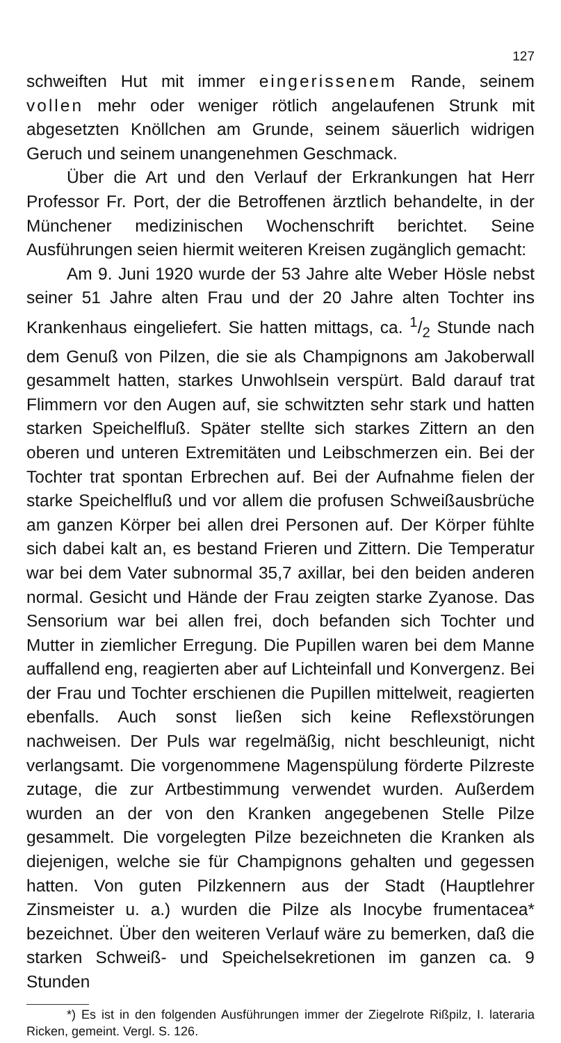127
schweiften Hut mit immer eingerissenem Rande, seinem vollen mehr oder weniger rötlich angelaufenen Strunk mit abgesetzten Knöllchen am Grunde, seinem säuerlich widrigen Geruch und seinem unangenehmen Geschmack.
Über die Art und den Verlauf der Erkrankungen hat Herr Professor Fr. Port, der die Betroffenen ärztlich behandelte, in der Münchener medizinischen Wochenschrift berichtet. Seine Ausführungen seien hiermit weiteren Kreisen zugänglich gemacht:
Am 9. Juni 1920 wurde der 53 Jahre alte Weber Hösle nebst seiner 51 Jahre alten Frau und der 20 Jahre alten Tochter ins Krankenhaus eingeliefert. Sie hatten mittags, ca. 1/2 Stunde nach dem Genuß von Pilzen, die sie als Champignons am Jakoberwall gesammelt hatten, starkes Unwohlsein verspürt. Bald darauf trat Flimmern vor den Augen auf, sie schwitzten sehr stark und hatten starken Speichelfluß. Später stellte sich starkes Zittern an den oberen und unteren Extremitäten und Leibschmerzen ein. Bei der Tochter trat spontan Erbrechen auf. Bei der Aufnahme fielen der starke Speichelfluß und vor allem die profusen Schweißausbrüche am ganzen Körper bei allen drei Personen auf. Der Körper fühlte sich dabei kalt an, es bestand Frieren und Zittern. Die Temperatur war bei dem Vater subnormal 35,7 axillar, bei den beiden anderen normal. Gesicht und Hände der Frau zeigten starke Zyanose. Das Sensorium war bei allen frei, doch befanden sich Tochter und Mutter in ziemlicher Erregung. Die Pupillen waren bei dem Manne auffallend eng, reagierten aber auf Lichteinfall und Konvergenz. Bei der Frau und Tochter erschienen die Pupillen mittelweit, reagierten ebenfalls. Auch sonst ließen sich keine Reflexstörungen nachweisen. Der Puls war regelmäßig, nicht beschleunigt, nicht verlangsamt. Die vorgenommene Magenspülung förderte Pilzreste zutage, die zur Artbestimmung verwendet wurden. Außerdem wurden an der von den Kranken angegebenen Stelle Pilze gesammelt. Die vorgelegten Pilze bezeichneten die Kranken als diejenigen, welche sie für Champignons gehalten und gegessen hatten. Von guten Pilzkennern aus der Stadt (Hauptlehrer Zinsmeister u. a.) wurden die Pilze als Inocybe frumentacea* bezeichnet. Über den weiteren Verlauf wäre zu bemerken, daß die starken Schweiß- und Speichelsekretionen im ganzen ca. 9 Stunden
*) Es ist in den folgenden Ausführungen immer der Ziegelrote Rißpilz, I. lateraria Ricken, gemeint. Vergl. S. 126.